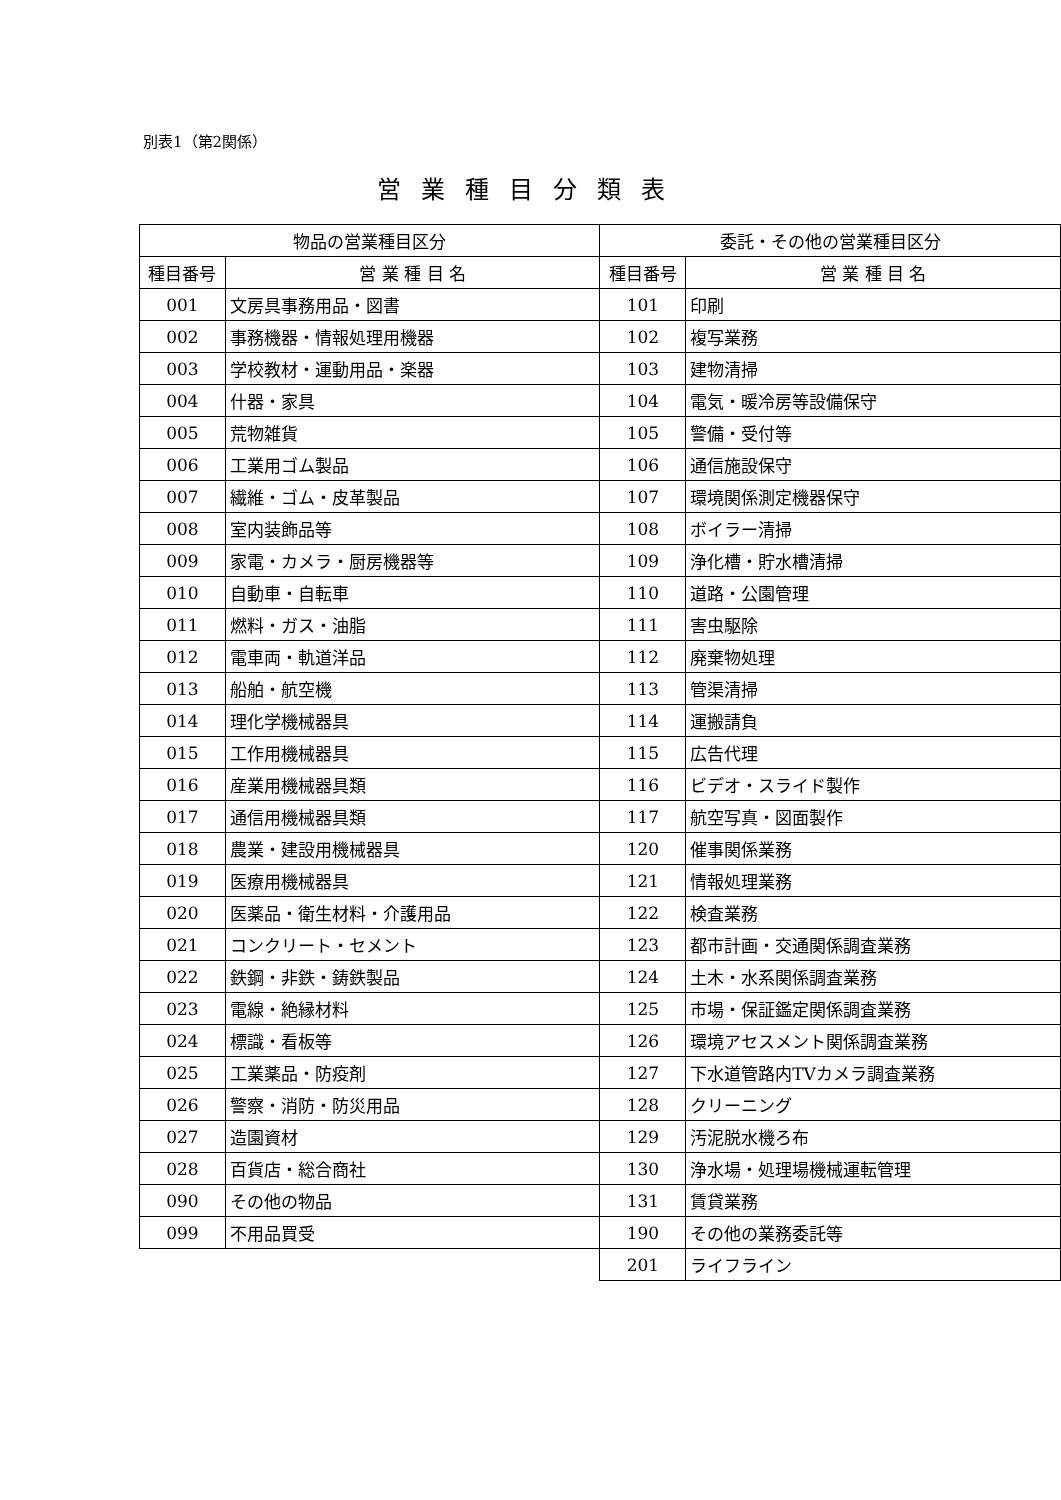別表1（第2関係）
営業種目分類表
| 物品の営業種目区分 | | 委託・その他の営業種目区分 | |
| --- | --- | --- | --- |
| 種目番号 | 営 業 種 目 名 | 種目番号 | 営 業 種 目 名 |
| 001 | 文房具事務用品・図書 | 101 | 印刷 |
| 002 | 事務機器・情報処理用機器 | 102 | 複写業務 |
| 003 | 学校教材・運動用品・楽器 | 103 | 建物清掃 |
| 004 | 什器・家具 | 104 | 電気・暖冷房等設備保守 |
| 005 | 荒物雑貨 | 105 | 警備・受付等 |
| 006 | 工業用ゴム製品 | 106 | 通信施設保守 |
| 007 | 繊維・ゴム・皮革製品 | 107 | 環境関係測定機器保守 |
| 008 | 室内装飾品等 | 108 | ボイラー清掃 |
| 009 | 家電・カメラ・厨房機器等 | 109 | 浄化槽・貯水槽清掃 |
| 010 | 自動車・自転車 | 110 | 道路・公園管理 |
| 011 | 燃料・ガス・油脂 | 111 | 害虫駆除 |
| 012 | 電車両・軌道洋品 | 112 | 廃棄物処理 |
| 013 | 船舶・航空機 | 113 | 管渠清掃 |
| 014 | 理化学機械器具 | 114 | 運搬請負 |
| 015 | 工作用機械器具 | 115 | 広告代理 |
| 016 | 産業用機械器具類 | 116 | ビデオ・スライド製作 |
| 017 | 通信用機械器具類 | 117 | 航空写真・図面製作 |
| 018 | 農業・建設用機械器具 | 120 | 催事関係業務 |
| 019 | 医療用機械器具 | 121 | 情報処理業務 |
| 020 | 医薬品・衛生材料・介護用品 | 122 | 検査業務 |
| 021 | コンクリート・セメント | 123 | 都市計画・交通関係調査業務 |
| 022 | 鉄鋼・非鉄・鋳鉄製品 | 124 | 土木・水系関係調査業務 |
| 023 | 電線・絶縁材料 | 125 | 市場・保証鑑定関係調査業務 |
| 024 | 標識・看板等 | 126 | 環境アセスメント関係調査業務 |
| 025 | 工業薬品・防疫剤 | 127 | 下水道管路内TVカメラ調査業務 |
| 026 | 警察・消防・防災用品 | 128 | クリーニング |
| 027 | 造園資材 | 129 | 汚泥脱水機ろ布 |
| 028 | 百貨店・総合商社 | 130 | 浄水場・処理場機械運転管理 |
| 090 | その他の物品 | 131 | 賃貸業務 |
| 099 | 不用品買受 | 190 | その他の業務委託等 |
| | | 201 | ライフライン |